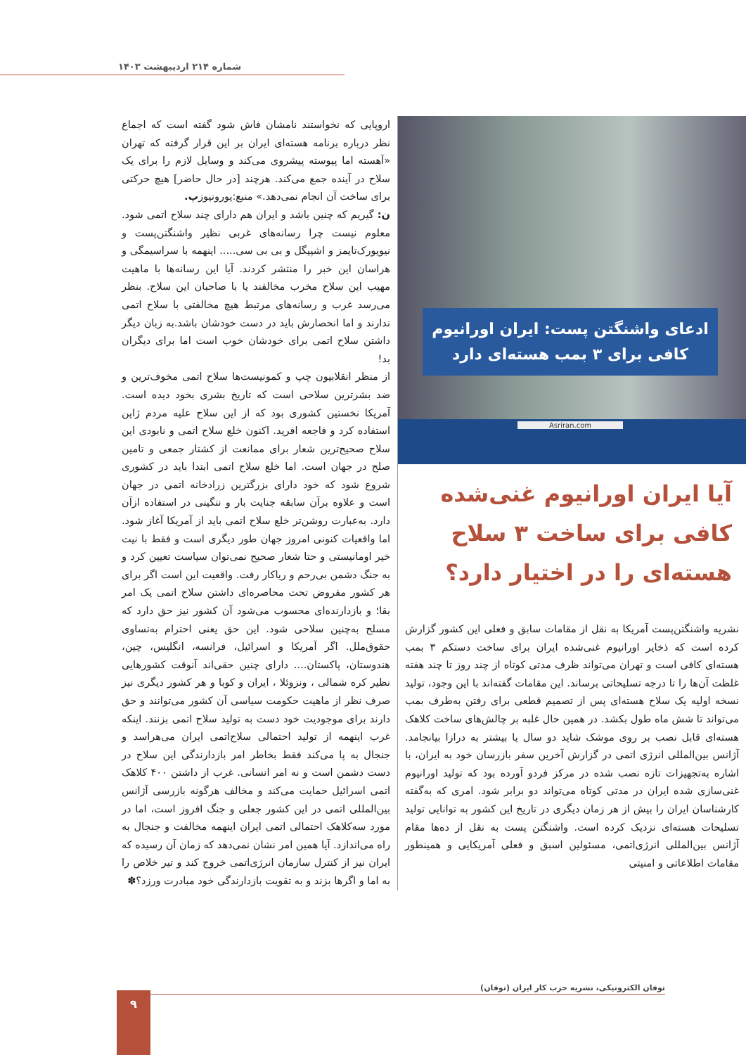شماره ۲۱۴ اردیبهشت ۱۴۰۳
ادعای واشنگتن پست: ایران اورانیوم کافی برای ۳ بمب هسته‌ای دارد
Asriran.com
آیا ایران اورانیوم غنی‌شده کافی برای ساخت ۳ سلاح هسته‌ای را در اختیار دارد؟
نشریه واشنگتن‌پست آمریکا به نقل از مقامات سابق و فعلی این کشور گزارش کرده است که ذخایر اورانیوم غنی‌شده ایران برای ساخت دستکم ۳ بمب هسته‌ای کافی است و تهران می‌تواند ظرف مدتی کوتاه از چند روز تا چند هفته غلظت آن‌ها را تا درجه تسلیحاتی برساند. این مقامات گفته‌اند با این وجود، تولید نسخه اولیه یک سلاح هسته‌ای پس از تصمیم قطعی برای رفتن به‌طرف بمب می‌تواند تا شش ماه طول بکشد. در همین حال غلبه بر چالش‌های ساخت کلاهک هسته‌ای قابل نصب بر روی موشک شاید دو سال یا بیشتر به درازا بیانجامد. آژانس بین‌المللی انرژی اتمی در گزارش آخرین سفر بازرسان خود به ایران، با اشاره به‌تجهیزات تازه نصب شده در مرکز فردو آورده بود که تولید اورانیوم غنی‌سازی شده ایران در مدتی کوتاه می‌تواند دو برابر شود. امری که به‌گفته کارشناسان ایران را بیش از هر زمان دیگری در تاریخ این کشور به توانایی تولید تسلیحات هسته‌ای نزدیک کرده است. واشنگتن پست به نقل از ده‌ها مقام آژانس بین‌المللی انرژی‌اتمی، مسئولین اسبق و فعلی آمریکایی و همینطور مقامات اطلاعاتی و امنیتی
اروپایی که نخواستند نامشان فاش شود گفته است که اجماع نظر درباره برنامه هسته‌ای ایران بر این قرار گرفته که تهران «آهسته اما پیوسته پیشروی می‌کند و وسایل لازم را برای یک سلاح در آینده جمع می‌کند. هرچند [در حال حاضر] هیچ حرکتی برای ساخت آن انجام نمی‌دهد.» منبع:یورونیوزپ.
ن: گیریم که چنین باشد و ایران هم دارای چند سلاح اتمی شود. معلوم نیست چرا رسانه‌های غربی نظیر واشنگتن‌پست و نیویورک‌تایمز و اشپیگل و بی بی سی..... اینهمه با سراسیمگی و هراسان این خبر را منتشر کردند. آیا این رسانه‌ها با ماهیت مهیب این سلاح مخرب مخالفند یا با صاحبان این سلاح. بنظر می‌رسد غرب و رسانه‌های مرتبط هیچ مخالفتی با سلاح اتمی ندارند و اما انحصارش باید در دست خودشان باشد.به زبان دیگر داشتن سلاح اتمی برای خودشان خوب است اما برای دیگران بد!
از منظر انقلابیون چپ و کمونیست‌ها سلاح اتمی مخوف‌ترین و ضد بشرترین سلاحی است که تاریخ بشری بخود دیده است. آمریکا نخستین کشوری بود که از این سلاح علیه مردم ژاپن استفاده کرد و فاجعه افرید. اکنون خلع سلاح اتمی و نابودی این سلاح صحیح‌ترین شعار برای ممانعت از کشتار جمعی و تامین صلح در جهان است. اما خلع سلاح اتمی ابتدا باید در کشوری شروع شود که خود دارای بزرگترین زرادخانه اتمی در جهان است و علاوه برآن سابقه جنایت بار و ننگینی در استفاده ازآن دارد. به‌عبارت روشن‌تر خلع سلاح اتمی باید از آمریکا آغاز شود. اما واقعیات کنونی امروز جهان طور دیگری است و فقط با نیت خیر اومانیستی و حتا شعار صحیح نمی‌توان سیاست تعیین کرد و به جنگ دشمن بی‌رحم و ریاکار رفت. واقعیت این است اگر برای هر کشور مفروض تحت محاصره‌ای داشتن سلاح اتمی یک امر بقا؛ و بازدارنده‌ای محسوب می‌شود آن کشور نیز حق دارد که مسلح به‌چنین سلاحی شود. این حق یعنی احترام به‌تساوی حقوق‌ملل. اگر آمریکا و اسرائیل، فرانسه، انگلیس، چین، هندوستان، پاکستان.... دارای چنین حقی‌اند آنوقت کشورهایی نظیر کره شمالی ، ونزوئلا ، ایران و کوبا و هر کشور دیگری نیز صرف نظر از ماهیت حکومت سیاسی آن کشور می‌توانند و حق دارند برای موجودیت خود دست به تولید سلاح اتمی بزنند. اینکه غرب اینهمه از تولید احتمالی سلاح‌اتمی ایران می‌هراسد و جنجال به پا می‌کند فقط بخاطر امر بازدارندگی این سلاح در دست دشمن است و نه امر انسانی. غرب از داشتن ۴۰۰ کلاهک اتمی اسرائیل حمایت می‌کند و مخالف هرگونه بازرسی آژانس بین‌المللی اتمی در این کشور جعلی و جنگ افروز است، اما در مورد سه‌کلاهک احتمالی اتمی ایران اینهمه مخالفت و جنجال به راه می‌اندازد. آیا همین امر نشان نمی‌دهد که زمان آن رسیده که ایران نیز از کنترل سازمان انرژی‌اتمی خروج کند و تیر خلاص را به اما و اگرها بزند و به تقویت بازدارندگی خود مبادرت ورزد؟✽
توفان الکترونیکی، نشریه حزب کار ایران (توفان)
۹